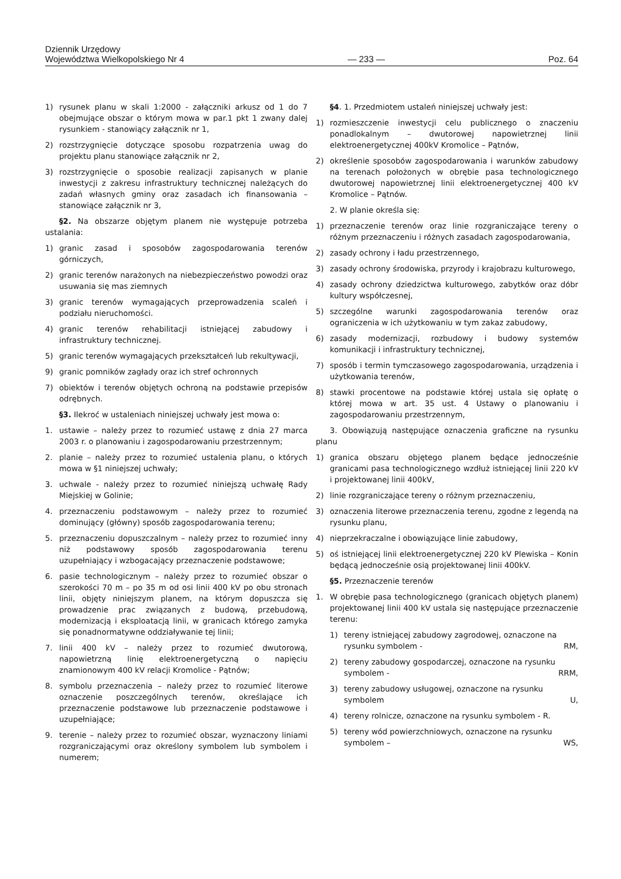Dziennik Urzędowy
Województwa Wielkopolskiego Nr 4
— 233 —
Poz. 64
1) rysunek planu w skali 1:2000 - załączniki arkusz od 1 do 7 obejmujące obszar o którym mowa w par.1 pkt 1 zwany dalej rysunkiem - stanowiący załącznik nr 1,
2) rozstrzygnięcie dotyczące sposobu rozpatrzenia uwag do projektu planu stanowiące załącznik nr 2,
3) rozstrzygnięcie o sposobie realizacji zapisanych w planie inwestycji z zakresu infrastruktury technicznej należących do zadań własnych gminy oraz zasadach ich finansowania – stanowiące załącznik nr 3,
§2. Na obszarze objętym planem nie występuje potrzeba ustalania:
1) granic zasad i sposobów zagospodarowania terenów górniczych,
2) granic terenów narażonych na niebezpieczeństwo powodzi oraz usuwania się mas ziemnych
3) granic terenów wymagających przeprowadzenia scaleń i podziału nieruchomości.
4) granic terenów rehabilitacji istniejącej zabudowy i infrastruktury technicznej.
5) granic terenów wymagających przekształceń lub rekultywacji,
9) granic pomników zagłady oraz ich stref ochronnych
7) obiektów i terenów objętych ochroną na podstawie przepisów odrębnych.
§3. Ilekroć w ustaleniach niniejszej uchwały jest mowa o:
1. ustawie – należy przez to rozumieć ustawę z dnia 27 marca 2003 r. o planowaniu i zagospodarowaniu przestrzennym;
2. planie – należy przez to rozumieć ustalenia planu, o których mowa w §1 niniejszej uchwały;
3. uchwale - należy przez to rozumieć niniejszą uchwałę Rady Miejskiej w Golinie;
4. przeznaczeniu podstawowym – należy przez to rozumieć dominujący (główny) sposób zagospodarowania terenu;
5. przeznaczeniu dopuszczalnym – należy przez to rozumieć inny niż podstawowy sposób zagospodarowania terenu uzupełniający i wzbogacający przeznaczenie podstawowe;
6. pasie technologicznym – należy przez to rozumieć obszar o szerokości 70 m – po 35 m od osi linii 400 kV po obu stronach linii, objęty niniejszym planem, na którym dopuszcza się prowadzenie prac związanych z budową, przebudową, modernizacją i eksploatacją linii, w granicach którego zamyka się ponadnormatywne oddziaływanie tej linii;
7. linii 400 kV – należy przez to rozumieć dwutorową, napowietrzną linię elektroenergetyczną o napięciu znamionowym 400 kV relacji Kromolice - Pątnów;
8. symbolu przeznaczenia – należy przez to rozumieć literowe oznaczenie poszczególnych terenów, określające ich przeznaczenie podstawowe lub przeznaczenie podstawowe i uzupełniające;
9. terenie – należy przez to rozumieć obszar, wyznaczony liniami rozgraniczającymi oraz określony symbolem lub symbolem i numerem;
§4. 1. Przedmiotem ustaleń niniejszej uchwały jest:
1) rozmieszczenie inwestycji celu publicznego o znaczeniu ponadlokalnym – dwutorowej napowietrznej linii elektroenergetycznej 400kV Kromolice – Pątnów,
2) określenie sposobów zagospodarowania i warunków zabudowy na terenach położonych w obrębie pasa technologicznego dwutorowej napowietrznej linii elektroenergetycznej 400 kV Kromolice – Pątnów.
2. W planie określa się:
1) przeznaczenie terenów oraz linie rozgraniczające tereny o różnym przeznaczeniu i różnych zasadach zagospodarowania,
2) zasady ochrony i ładu przestrzennego,
3) zasady ochrony środowiska, przyrody i krajobrazu kulturowego,
4) zasady ochrony dziedzictwa kulturowego, zabytków oraz dóbr kultury współczesnej,
5) szczególne warunki zagospodarowania terenów oraz ograniczenia w ich użytkowaniu w tym zakaz zabudowy,
6) zasady modernizacji, rozbudowy i budowy systemów komunikacji i infrastruktury technicznej,
7) sposób i termin tymczasowego zagospodarowania, urządzenia i użytkowania terenów,
8) stawki procentowe na podstawie której ustala się opłatę o której mowa w art. 35 ust. 4 Ustawy o planowaniu i zagospodarowaniu przestrzennym,
3. Obowiązują następujące oznaczenia graficzne na rysunku planu
1) granica obszaru objętego planem będące jednocześnie granicami pasa technologicznego wzdłuż istniejącej linii 220 kV i projektowanej linii 400kV,
2) linie rozgraniczające tereny o różnym przeznaczeniu,
3) oznaczenia literowe przeznaczenia terenu, zgodne z legendą na rysunku planu,
4) nieprzekraczalne i obowiązujące linie zabudowy,
5) oś istniejącej linii elektroenergetycznej 220 kV Plewiska – Konin będącą jednocześnie osią projektowanej linii 400kV.
§5. Przeznaczenie terenów
1. W obrębie pasa technologicznego (granicach objętych planem) projektowanej linii 400 kV ustala się następujące przeznaczenie terenu:
1) tereny istniejącej zabudowy zagrodowej, oznaczone na
rysunku symbolem - RM,
2) tereny zabudowy gospodarczej, oznaczone na rysunku
symbolem - RRM,
3) tereny zabudowy usługowej, oznaczone na rysunku
symbolem U,
4) tereny rolnicze, oznaczone na rysunku symbolem - R.
5) tereny wód powierzchniowych, oznaczone na rysunku
symbolem – WS,